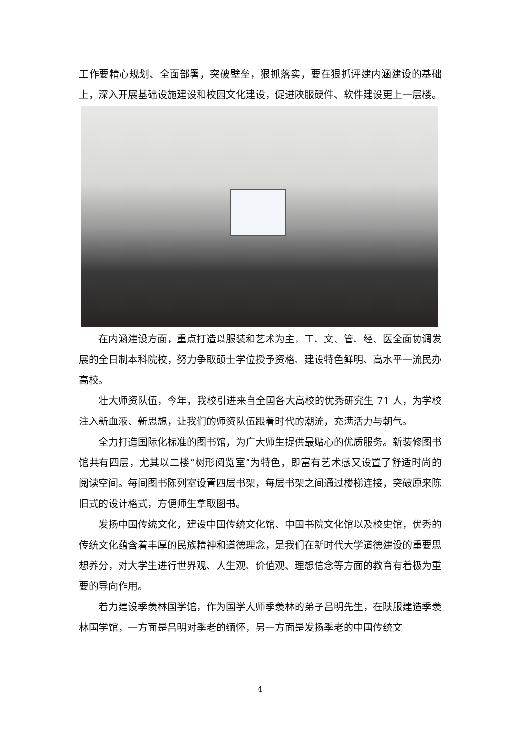工作要精心规划、全面部署，突破壁垒，狠抓落实，要在狠抓评建内涵建设的基础上，深入开展基础设施建设和校园文化建设，促进陕服硬件、软件建设更上一层楼。
在内涵建设方面，重点打造以服装和艺术为主，工、文、管、经、医全面协调发展的全日制本科院校，努力争取硕士学位授予资格、建设特色鲜明、高水平一流民办高校。
壮大师资队伍，今年，我校引进来自全国各大高校的优秀研究生 71 人，为学校注入新血液、新思想，让我们的师资队伍跟着时代的潮流，充满活力与朝气。
全力打造国际化标准的图书馆，为广大师生提供最贴心的优质服务。新装修图书馆共有四层，尤其以二楼“树形阅览室”为特色，即富有艺术感又设置了舒适时尚的阅读空间。每间图书陈列室设置四层书架，每层书架之间通过楼梯连接，突破原来陈旧式的设计格式，方便师生拿取图书。
发扬中国传统文化，建设中国传统文化馆、中国书院文化馆以及校史馆，优秀的传统文化蕴含着丰厚的民族精神和道德理念，是我们在新时代大学道德建设的重要思想养分，对大学生进行世界观、人生观、价值观、理想信念等方面的教育有着极为重要的导向作用。
着力建设季羡林国学馆，作为国学大师季羡林的弟子吕明先生，在陕服建造季羡林国学馆，一方面是吕明对季老的缅怀，另一方面是发扬季老的中国传统文
4